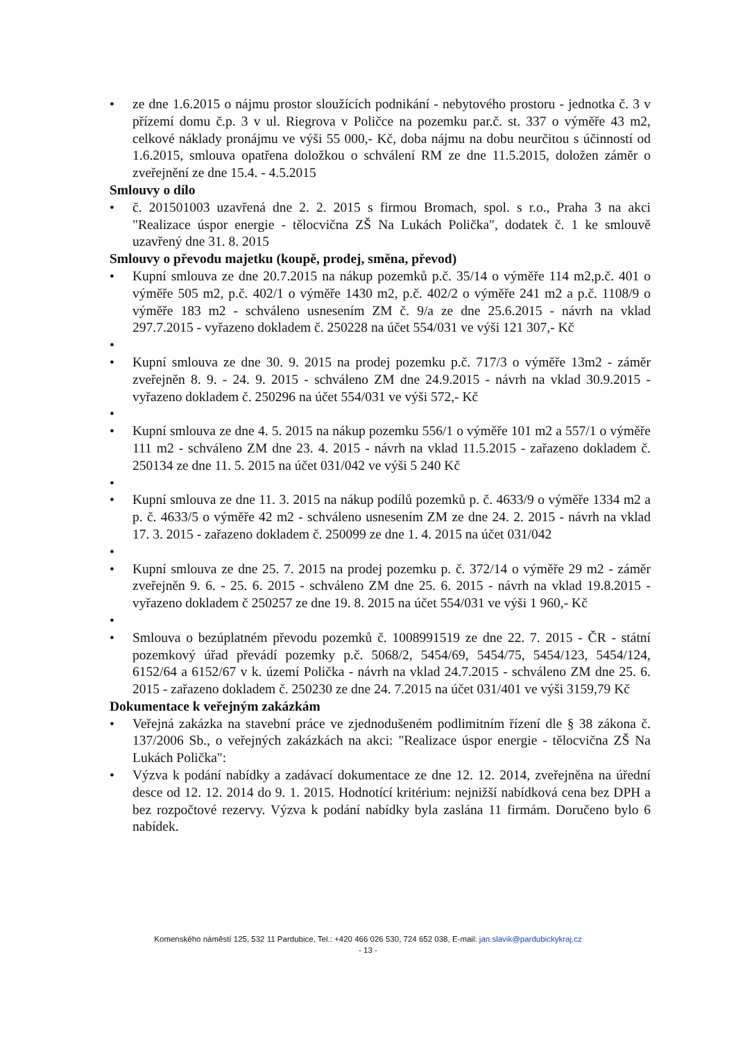• ze dne 1.6.2015 o nájmu prostor sloužících podnikání - nebytového prostoru - jednotka č. 3 v přízemí domu č.p. 3 v ul. Riegrova v Poličce na pozemku par.č. st. 337 o výměře 43 m2, celkové náklady pronájmu ve výši 55 000,- Kč, doba nájmu na dobu neurčitou s účinností od 1.6.2015, smlouva opatřena doložkou o schválení RM ze dne 11.5.2015, doložen záměr o zveřejnění ze dne 15.4. - 4.5.2015
Smlouvy o dílo
• č. 201501003 uzavřená dne 2. 2. 2015 s firmou Bromach, spol. s r.o., Praha 3 na akci "Realizace úspor energie - tělocvična ZŠ Na Lukách Polička", dodatek č. 1 ke smlouvě uzavřený dne 31. 8. 2015
Smlouvy o převodu majetku (koupě, prodej, směna, převod)
• Kupní smlouva ze dne 20.7.2015 na nákup pozemků p.č. 35/14 o výměře 114 m2,p.č. 401 o výměře 505 m2, p.č. 402/1 o výměře 1430 m2, p.č. 402/2 o výměře 241 m2 a p.č. 1108/9 o výměře 183 m2 - schváleno usnesením ZM č. 9/a ze dne 25.6.2015 - návrh na vklad 297.7.2015 - vyřazeno dokladem č. 250228 na účet 554/031 ve výši 121 307,- Kč
• • Kupní smlouva ze dne 30. 9. 2015 na prodej pozemku p.č. 717/3 o výměře 13m2 - záměr zveřejněn 8. 9. - 24. 9. 2015 - schváleno ZM dne 24.9.2015 - návrh na vklad 30.9.2015 - vyřazeno dokladem č. 250296 na účet 554/031 ve výši 572,- Kč
• • Kupní smlouva ze dne 4. 5. 2015 na nákup pozemku 556/1 o výměře 101 m2 a 557/1 o výměře 111 m2 - schváleno ZM dne 23. 4. 2015 - návrh na vklad 11.5.2015 - zařazeno dokladem č. 250134 ze dne 11. 5. 2015 na účet 031/042 ve výši 5 240 Kč
• • Kupní smlouva ze dne 11. 3. 2015 na nákup podílů pozemků p. č. 4633/9 o výměře 1334 m2 a p. č. 4633/5 o výměře 42 m2 - schváleno usnesením ZM ze dne 24. 2. 2015 - návrh na vklad 17. 3. 2015 - zařazeno dokladem č. 250099 ze dne 1. 4. 2015 na účet 031/042
• • Kupní smlouva ze dne 25. 7. 2015 na prodej pozemku p. č. 372/14 o výměře 29 m2 - záměr zveřejněn 9. 6. - 25. 6. 2015 - schváleno ZM dne 25. 6. 2015 - návrh na vklad 19.8.2015 - vyřazeno dokladem č 250257 ze dne 19. 8. 2015 na účet 554/031 ve výši 1 960,- Kč
• • Smlouva o bezúplatném převodu pozemků č. 1008991519 ze dne 22. 7. 2015 - ČR - státní pozemkový úřad převádí pozemky p.č. 5068/2, 5454/69, 5454/75, 5454/123, 5454/124, 6152/64 a 6152/67 v k. území Polička - návrh na vklad 24.7.2015 - schváleno ZM dne 25. 6. 2015 - zařazeno dokladem č. 250230 ze dne 24. 7.2015 na účet 031/401 ve výši 3159,79 Kč
Dokumentace k veřejným zakázkám
• Veřejná zakázka na stavební práce ve zjednodušeném podlimitním řízení dle § 38 zákona č. 137/2006 Sb., o veřejných zakázkách na akci: "Realizace úspor energie - tělocvična ZŠ Na Lukách Polička":
• Výzva k podání nabídky a zadávací dokumentace ze dne 12. 12. 2014, zveřejněna na úřední desce od 12. 12. 2014 do 9. 1. 2015. Hodnotící kritérium: nejnižší nabídková cena bez DPH a bez rozpočtové rezervy. Výzva k podání nabídky byla zaslána 11 firmám. Doručeno bylo 6 nabídek.
Komenského náměstí 125, 532 11 Pardubice, Tel.: +420 466 026 530, 724 652 038, E-mail: jan.slavik@pardubickykraj.cz
- 13 -